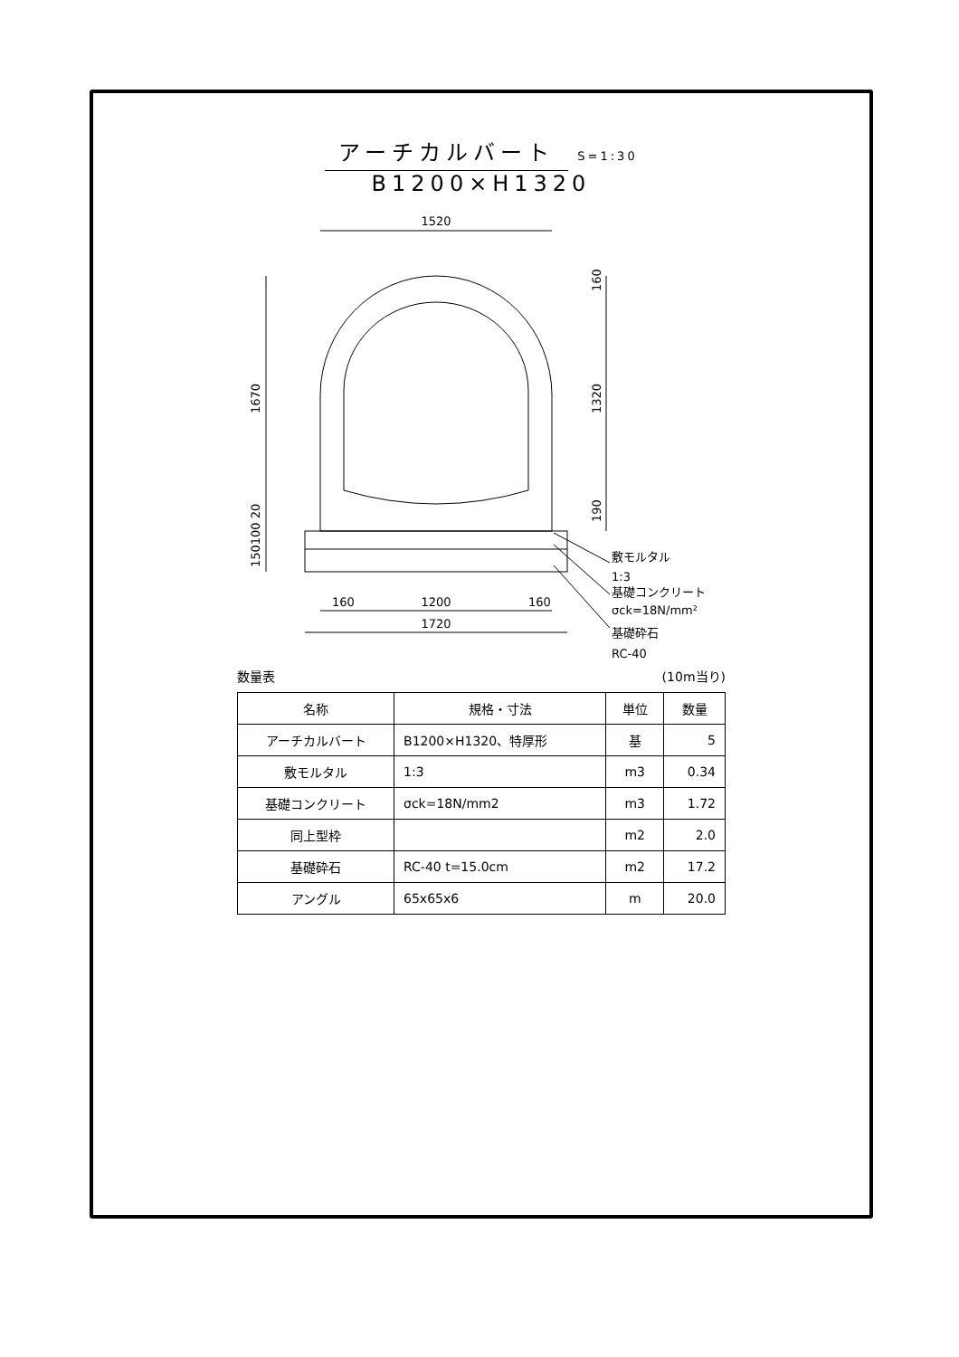アーチカルバート S=1:30
B1200×H1320
1520
160
1200
160
1720
敷モルタル
1:3
基礎コンクリート
σck=18N/mm²
基礎砕石
RC-40
1670
160
1320
190
150100 20
数量表 (10m当り)
| 名称 | 規格・寸法 | 単位 | 数量 |
| --- | --- | --- | --- |
| アーチカルバート | B1200×H1320、特厚形 | 基 | 5 |
| 敷モルタル | 1:3 | m3 | 0.34 |
| 基礎コンクリート | σck=18N/mm2 | m3 | 1.72 |
| 同上型枠 | | m2 | 2.0 |
| 基礎砕石 | RC-40 t=15.0cm | m2 | 17.2 |
| アングル | 65x65x6 | m | 20.0 |